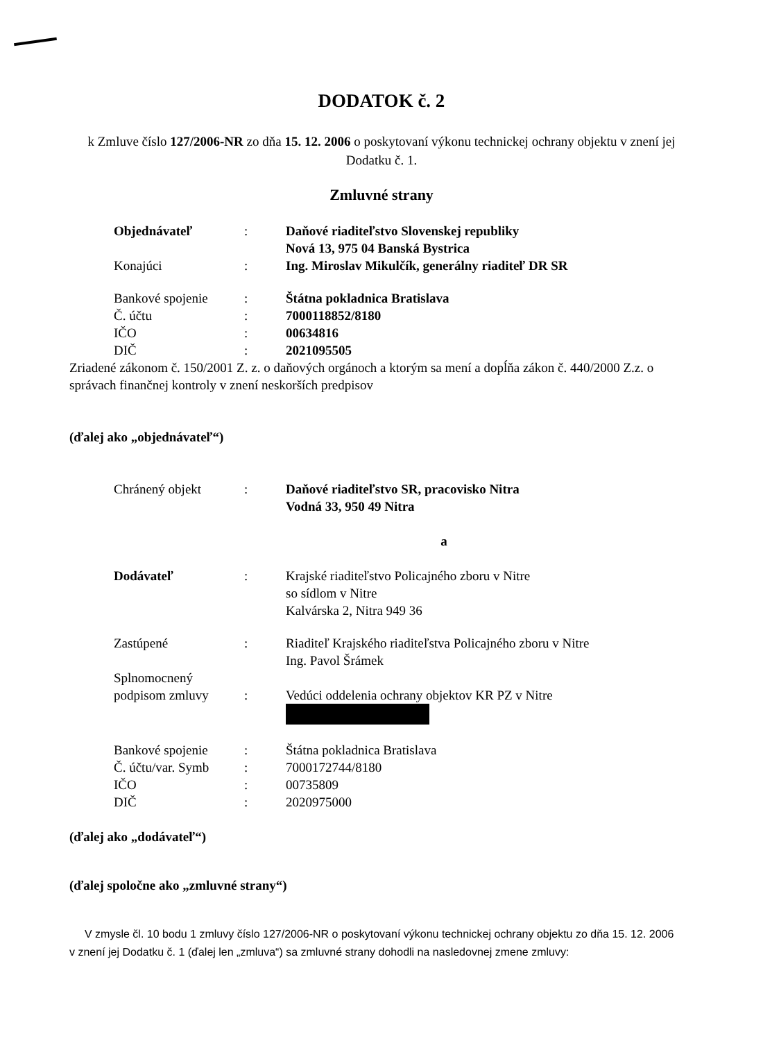DODATOK č. 2
k Zmluve číslo 127/2006-NR zo dňa 15. 12. 2006 o poskytovaní výkonu technickej ochrany objektu v znení jej Dodatku č. 1.
Zmluvné strany
| Objednávateľ | : | Daňové riaditeľstvo Slovenskej republiky Nová 13, 975 04 Banská Bystrica |
| Konajúci | : | Ing. Miroslav Mikulčík, generálny riaditeľ DR SR |
| Bankové spojenie | : | Štátna pokladnica Bratislava |
| Č. účtu | : | 7000118852/8180 |
| IČO | : | 00634816 |
| DIČ | : | 2021095505 |
Zriadené zákonom č. 150/2001 Z. z. o daňových orgánoch a ktorým sa mení a dopĺňa zákon č. 440/2000 Z.z. o správach finančnej kontroly v znení neskorších predpisov
(ďalej ako „objednávateľ“)
| Chránený objekt | : | Daňové riaditeľstvo SR, pracovisko Nitra Vodná 33, 950 49 Nitra |
a
| Dodávateľ | : | Krajské riaditeľstvo Policajného zboru v Nitre so sídlom v Nitre Kalvárska 2, Nitra 949 36 |
| Zastúpené | : | Riaditeľ Krajského riaditeľstva Policajného zboru v Nitre Ing. Pavol Šrámek |
| Splnomocnený podpisom zmluvy | : | Vedúci oddelenia ochrany objektov KR PZ v Nitre |
| Bankové spojenie | : | Štátna pokladnica Bratislava |
| Č. účtu/var. Symb | : | 7000172744/8180 |
| IČO | : | 00735809 |
| DIČ | : | 2020975000 |
(ďalej ako „dodávateľ“)
(ďalej spoločne ako „zmluvné strany“)
V zmysle čl. 10 bodu 1 zmluvy číslo 127/2006-NR o poskytovaní výkonu technickej ochrany objektu zo dňa 15. 12. 2006 v znení jej Dodatku č. 1 (ďalej len „zmluva“) sa zmluvné strany dohodli na nasledovnej zmene zmluvy: